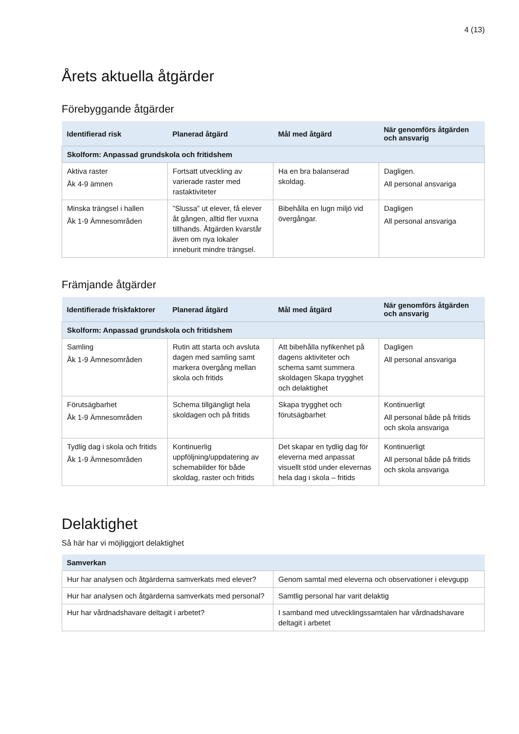4 (13)
Årets aktuella åtgärder
Förebyggande åtgärder
| Identifierad risk | Planerad åtgärd | Mål med åtgärd | När genomförs åtgärden och ansvarig |
| --- | --- | --- | --- |
| Skolform: Anpassad grundskola och fritidshem | | | |
| Aktiva raster Åk 4-9 ämnen | Fortsatt utveckling av varierade raster med rastaktiviteter | Ha en bra balanserad skoldag. | Dagligen. All personal ansvariga |
| Minska trängsel i hallen Åk 1-9 Ämnesområden | ”Slussa” ut elever, få elever åt gången, alltid fler vuxna tillhands. Åtgärden kvarstår även om nya lokaler inneburit mindre trängsel. | Bibehålla en lugn miljö vid övergångar. | Dagligen All personal ansvariga |
Främjande åtgärder
| Identifierade friskfaktorer | Planerad åtgärd | Mål med åtgärd | När genomförs åtgärden och ansvarig |
| --- | --- | --- | --- |
| Skolform: Anpassad grundskola och fritidshem | | | |
| Samling Åk 1-9 Ämnesområden | Rutin att starta och avsluta dagen med samling samt markera övergång mellan skola och fritids | Att bibehålla nyfikenhet på dagens aktiviteter och schema samt summera skoldagen Skapa trygghet och delaktighet | Dagligen All personal ansvariga |
| Förutsägbarhet Åk 1-9 Ämnesområden | Schema tillgängligt hela skoldagen och på fritids | Skapa trygghet och förutsägbarhet | Kontinuerligt All personal både på fritids och skola ansvariga |
| Tydlig dag i skola och fritids Åk 1-9 Ämnesområden | Kontinuerlig uppföljning/uppdatering av schemabilder för både skoldag, raster och fritids | Det skapar en tydlig dag för eleverna med anpassat visuellt stöd under elevernas hela dag i skola – fritids | Kontinuerligt All personal både på fritids och skola ansvariga |
Delaktighet
Så här har vi möjliggjort delaktighet
| Samverkan | |
| --- | --- |
| Hur har analysen och åtgärderna samverkats med elever? | Genom samtal med eleverna och observationer i elevgupp |
| Hur har analysen och åtgärderna samverkats med personal? | Samtlig personal har varit delaktig |
| Hur har vårdnadshavare deltagit i arbetet? | I samband med utvecklingssamtalen har vårdnadshavare deltagit i arbetet |